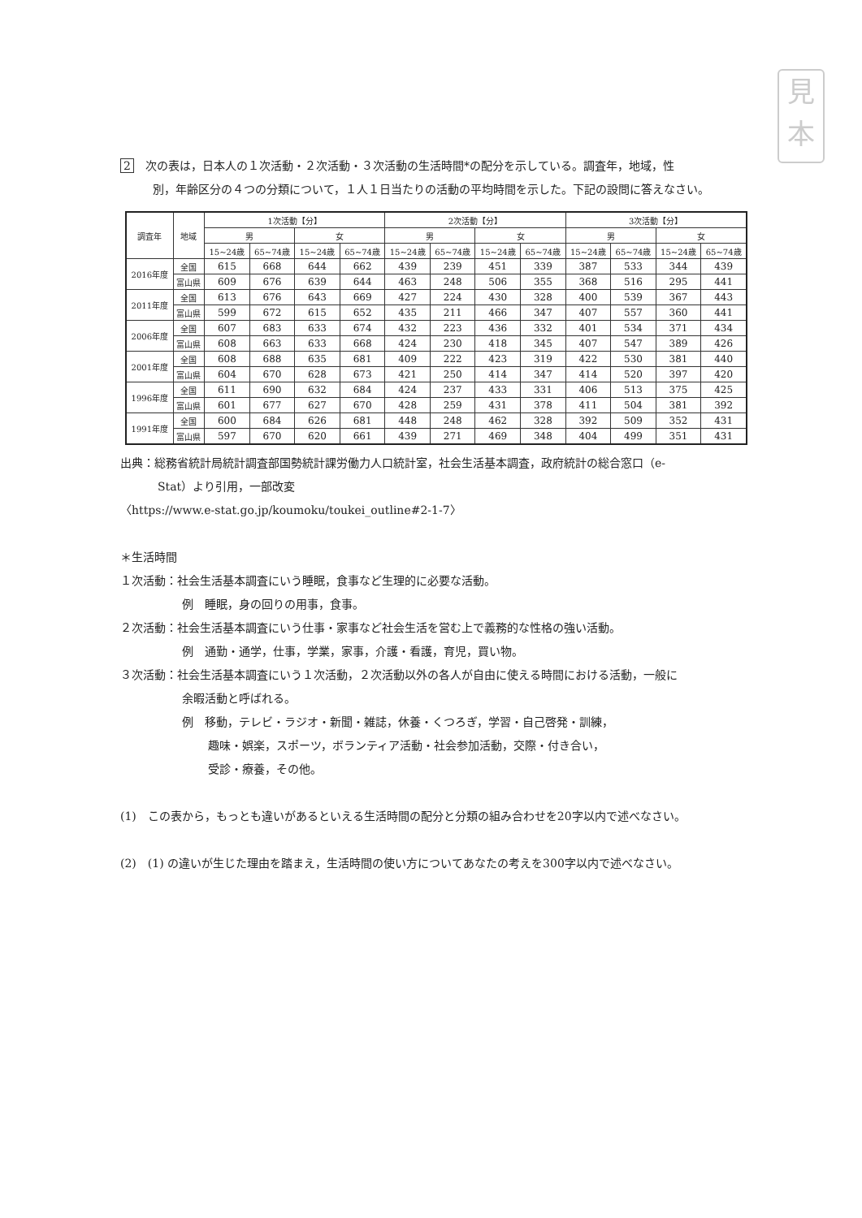見
本
2 次の表は，日本人の１次活動・２次活動・３次活動の生活時間*の配分を示している。調査年，地域，性
別，年齢区分の４つの分類について，１人１日当たりの活動の平均時間を示した。下記の設問に答えなさい。
| 調査年 | 地域 | 1次活動【分】 | | | | 2次活動【分】 | | | | 3次活動【分】 | | | |
| --- | --- | --- | --- | --- | --- | --- | --- | --- | --- | --- | --- | --- | --- |
| | | 男 | | 女 | | 男 | | 女 | | 男 | | 女 | |
| | | 15~24歳 | 65~74歳 | 15~24歳 | 65~74歳 | 15~24歳 | 65~74歳 | 15~24歳 | 65~74歳 | 15~24歳 | 65~74歳 | 15~24歳 | 65~74歳 |
| 2016年度 | 全国 | 615 | 668 | 644 | 662 | 439 | 239 | 451 | 339 | 387 | 533 | 344 | 439 |
| | 富山県 | 609 | 676 | 639 | 644 | 463 | 248 | 506 | 355 | 368 | 516 | 295 | 441 |
| 2011年度 | 全国 | 613 | 676 | 643 | 669 | 427 | 224 | 430 | 328 | 400 | 539 | 367 | 443 |
| | 富山県 | 599 | 672 | 615 | 652 | 435 | 211 | 466 | 347 | 407 | 557 | 360 | 441 |
| 2006年度 | 全国 | 607 | 683 | 633 | 674 | 432 | 223 | 436 | 332 | 401 | 534 | 371 | 434 |
| | 富山県 | 608 | 663 | 633 | 668 | 424 | 230 | 418 | 345 | 407 | 547 | 389 | 426 |
| 2001年度 | 全国 | 608 | 688 | 635 | 681 | 409 | 222 | 423 | 319 | 422 | 530 | 381 | 440 |
| | 富山県 | 604 | 670 | 628 | 673 | 421 | 250 | 414 | 347 | 414 | 520 | 397 | 420 |
| 1996年度 | 全国 | 611 | 690 | 632 | 684 | 424 | 237 | 433 | 331 | 406 | 513 | 375 | 425 |
| | 富山県 | 601 | 677 | 627 | 670 | 428 | 259 | 431 | 378 | 411 | 504 | 381 | 392 |
| 1991年度 | 全国 | 600 | 684 | 626 | 681 | 448 | 248 | 462 | 328 | 392 | 509 | 352 | 431 |
| | 富山県 | 597 | 670 | 620 | 661 | 439 | 271 | 469 | 348 | 404 | 499 | 351 | 431 |
出典：総務省統計局統計調査部国勢統計課労働力人口統計室，社会生活基本調査，政府統計の総合窓口（e-
Stat）より引用，一部改変
〈https://www.e-stat.go.jp/koumoku/toukei_outline#2-1-7〉
＊生活時間
１次活動：社会生活基本調査にいう睡眠，食事など生理的に必要な活動。
例　睡眠，身の回りの用事，食事。
２次活動：社会生活基本調査にいう仕事・家事など社会生活を営む上で義務的な性格の強い活動。
例　通勤・通学，仕事，学業，家事，介護・看護，育児，買い物。
３次活動：社会生活基本調査にいう１次活動，２次活動以外の各人が自由に使える時間における活動，一般に
余暇活動と呼ばれる。
例　移動，テレビ・ラジオ・新聞・雑誌，休養・くつろぎ，学習・自己啓発・訓練，
趣味・娯楽，スポーツ，ボランティア活動・社会参加活動，交際・付き合い，
受診・療養，その他。
(1)　この表から，もっとも違いがあるといえる生活時間の配分と分類の組み合わせを20字以内で述べなさい。
(2)　(1) の違いが生じた理由を踏まえ，生活時間の使い方についてあなたの考えを300字以内で述べなさい。